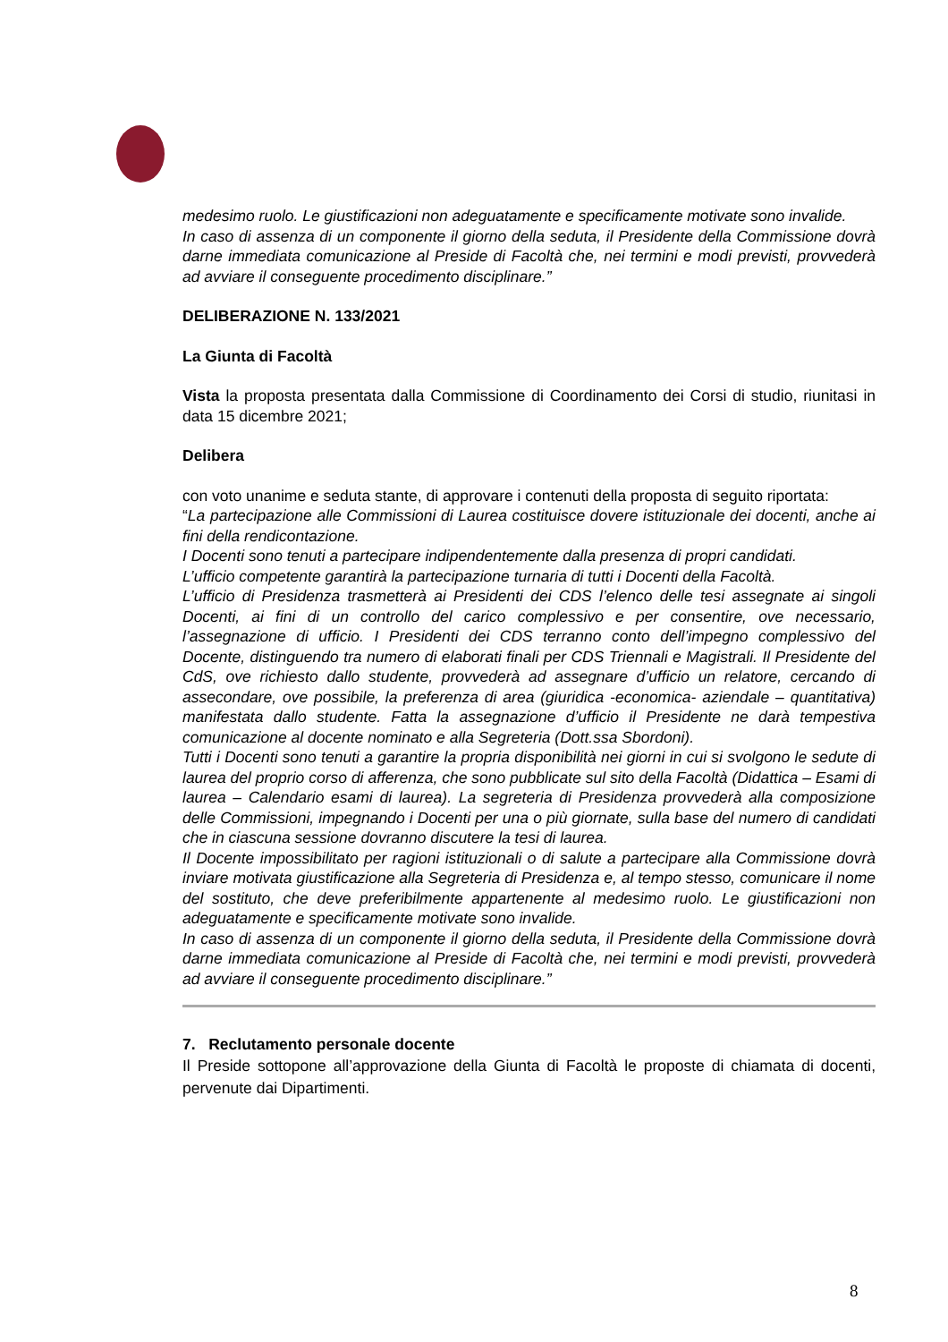medesimo ruolo. Le giustificazioni non adeguatamente e specificamente motivate sono invalide.
In caso di assenza di un componente il giorno della seduta, il Presidente della Commissione dovrà darne immediata comunicazione al Preside di Facoltà che, nei termini e modi previsti, provvederà ad avviare il conseguente procedimento disciplinare.”
DELIBERAZIONE N. 133/2021
La Giunta di Facoltà
Vista la proposta presentata dalla Commissione di Coordinamento dei Corsi di studio, riunitasi in data 15 dicembre 2021;
Delibera
con voto unanime e seduta stante, di approvare i contenuti della proposta di seguito riportata:
“La partecipazione alle Commissioni di Laurea costituisce dovere istituzionale dei docenti, anche ai fini della rendicontazione.
I Docenti sono tenuti a partecipare indipendentemente dalla presenza di propri candidati.
L’ufficio competente garantirà la partecipazione turnaria di tutti i Docenti della Facoltà.
L’ufficio di Presidenza trasmetterà ai Presidenti dei CDS l’elenco delle tesi assegnate ai singoli Docenti, ai fini di un controllo del carico complessivo e per consentire, ove necessario, l’assegnazione di ufficio. I Presidenti dei CDS terranno conto dell’impegno complessivo del Docente, distinguendo tra numero di elaborati finali per CDS Triennali e Magistrali. Il Presidente del CdS, ove richiesto dallo studente, provvederà ad assegnare d’ufficio un relatore, cercando di assecondare, ove possibile, la preferenza di area (giuridica -economica- aziendale – quantitativa) manifestata dallo studente. Fatta la assegnazione d’ufficio il Presidente ne darà tempestiva comunicazione al docente nominato e alla Segreteria (Dott.ssa Sbordoni).
Tutti i Docenti sono tenuti a garantire la propria disponibilità nei giorni in cui si svolgono le sedute di laurea del proprio corso di afferenza, che sono pubblicate sul sito della Facoltà (Didattica – Esami di laurea – Calendario esami di laurea). La segreteria di Presidenza provvederà alla composizione delle Commissioni, impegnando i Docenti per una o più giornate, sulla base del numero di candidati che in ciascuna sessione dovranno discutere la tesi di laurea.
Il Docente impossibilitato per ragioni istituzionali o di salute a partecipare alla Commissione dovrà inviare motivata giustificazione alla Segreteria di Presidenza e, al tempo stesso, comunicare il nome del sostituto, che deve preferibilmente appartenente al medesimo ruolo. Le giustificazioni non adeguatamente e specificamente motivate sono invalide.
In caso di assenza di un componente il giorno della seduta, il Presidente della Commissione dovrà darne immediata comunicazione al Preside di Facoltà che, nei termini e modi previsti, provvederà ad avviare il conseguente procedimento disciplinare.”
7. Reclutamento personale docente
Il Preside sottopone all’approvazione della Giunta di Facoltà le proposte di chiamata di docenti, pervenute dai Dipartimenti.
8